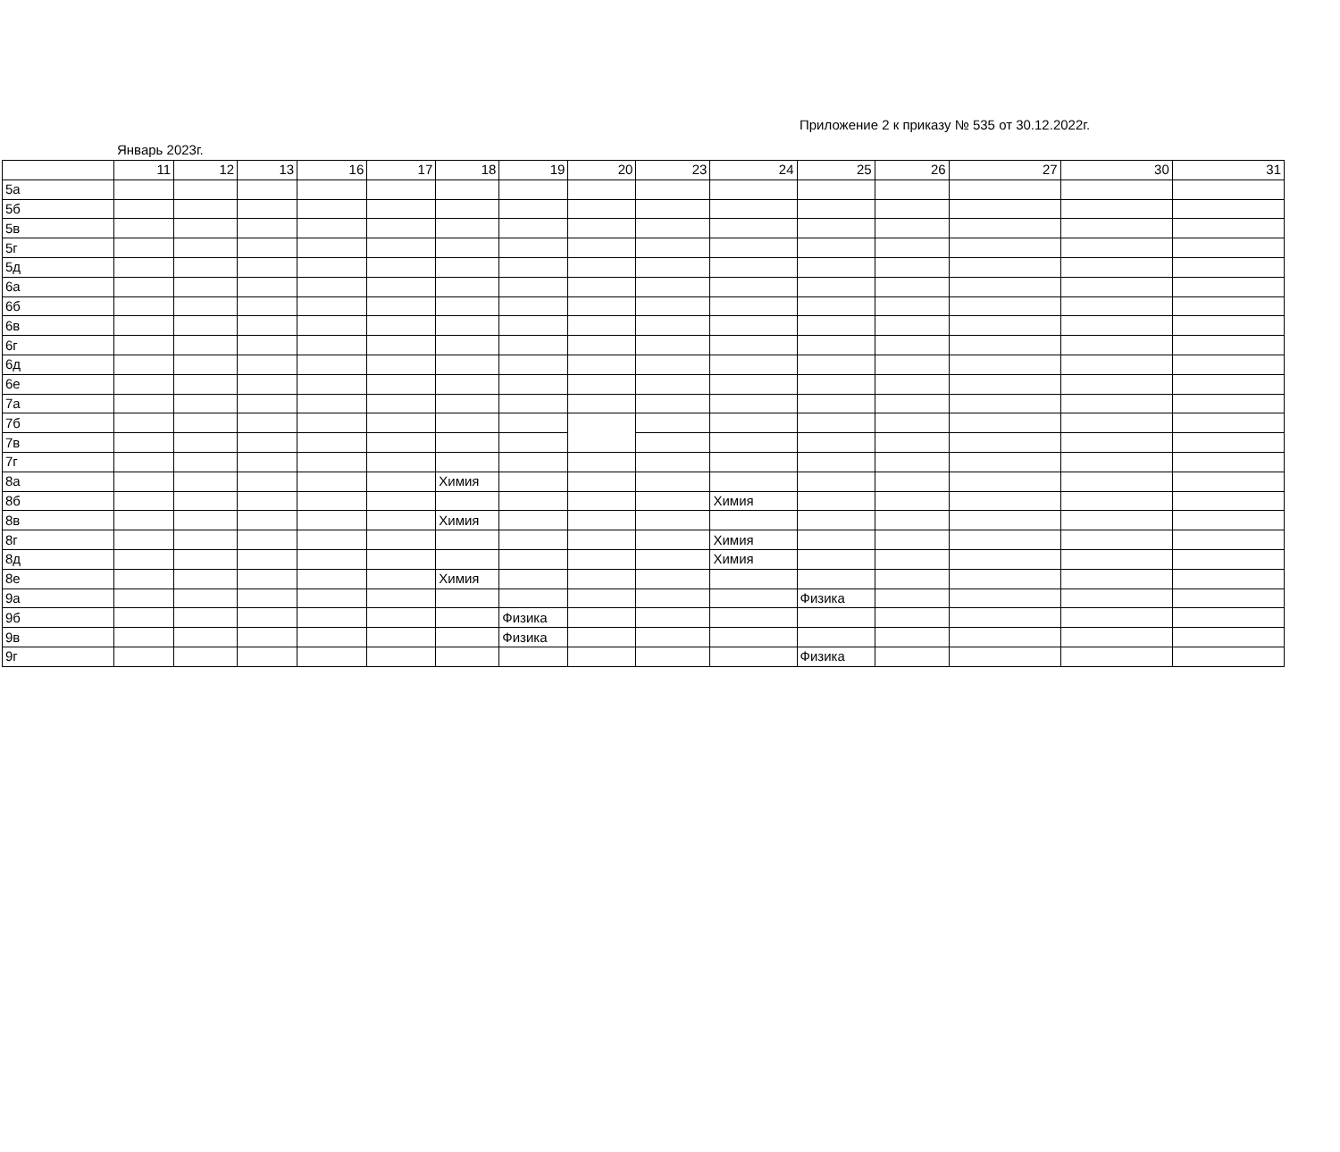Приложение 2 к приказу № 535 от 30.12.2022г.
Январь 2023г.
| | 11 | 12 | 13 | 16 | 17 | 18 | 19 | 20 | 23 | 24 | 25 | 26 | 27 | 30 | 31 |
| 5а | | | | | | | | | | | | | | | |
| 5б | | | | | | | | | | | | | | | |
| 5в | | | | | | | | | | | | | | | |
| 5г | | | | | | | | | | | | | | | |
| 5д | | | | | | | | | | | | | | | |
| 6а | | | | | | | | | | | | | | | |
| 6б | | | | | | | | | | | | | | | |
| 6в | | | | | | | | | | | | | | | |
| 6г | | | | | | | | | | | | | | | |
| 6д | | | | | | | | | | | | | | | |
| 6е | | | | | | | | | | | | | | | |
| 7а | | | | | | | | | | | | | | | |
| 7б | | | | | | | | | | | | | | | |
| 7в | | | | | | | | | | | | | | | |
| 7г | | | | | | | | | | | | | | | |
| 8а | | | | | | Химия | | | | | | | | | |
| 8б | | | | | | | | | | Химия | | | | | |
| 8в | | | | | | Химия | | | | | | | | | |
| 8г | | | | | | | | | | Химия | | | | | |
| 8д | | | | | | | | | | Химия | | | | | |
| 8е | | | | | | Химия | | | | | | | | | |
| 9а | | | | | | | | | | | Физика | | | | |
| 9б | | | | | | | Физика | | | | | | | | |
| 9в | | | | | | | Физика | | | | | | | | |
| 9г | | | | | | | | | | | Физика | | | | |